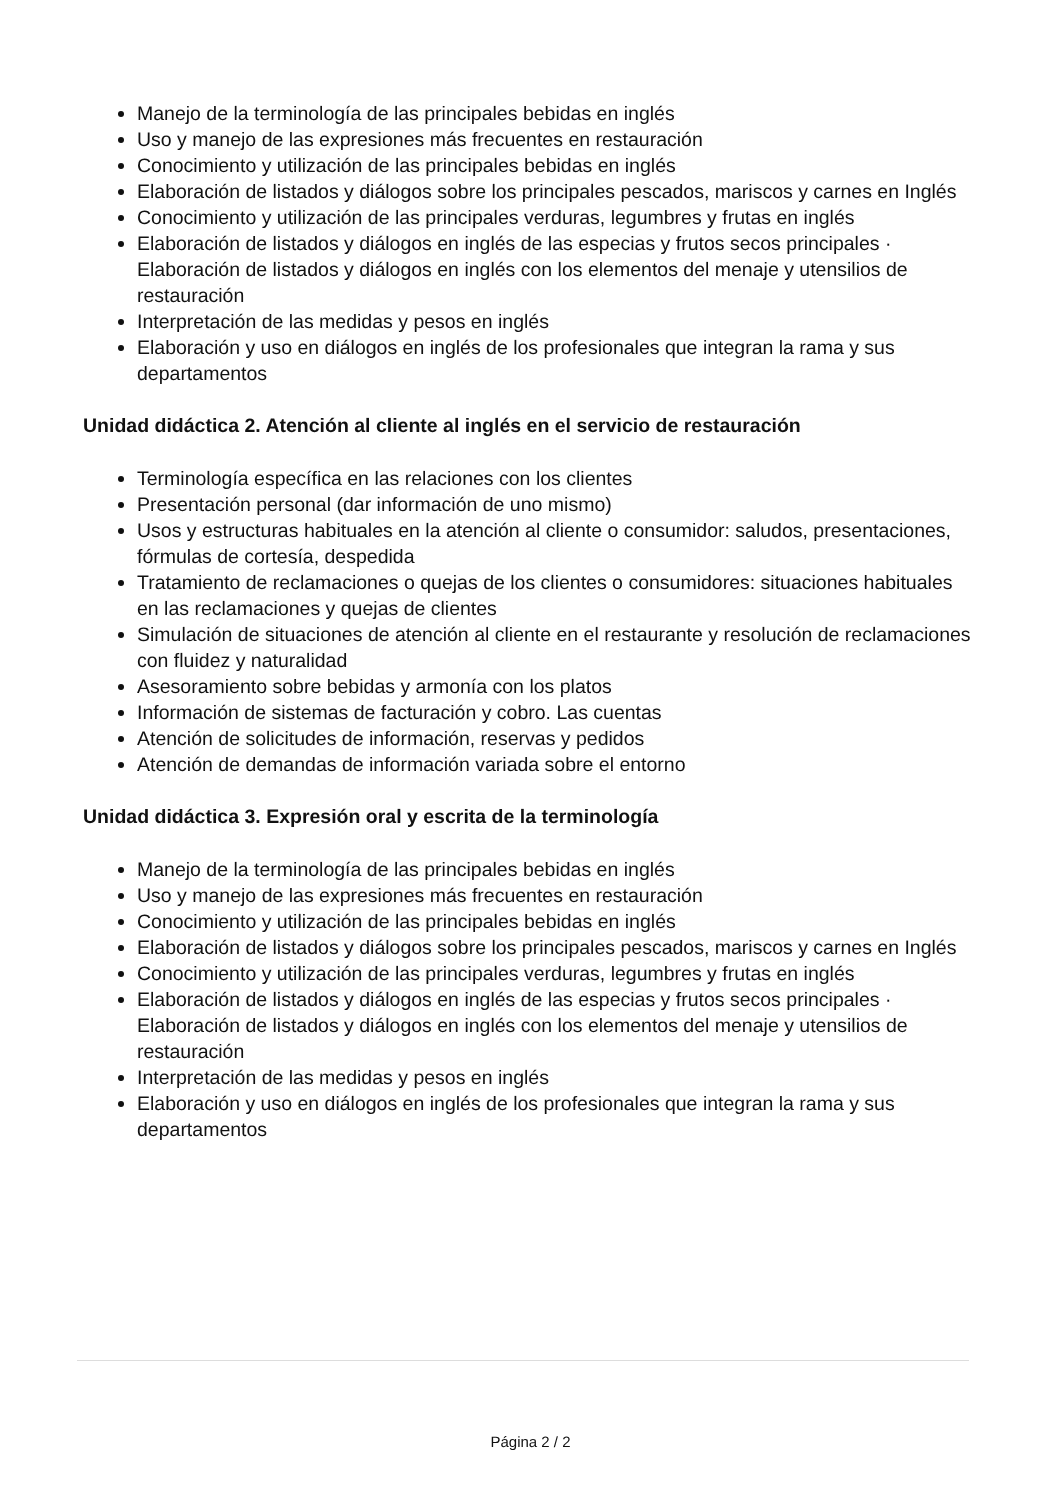Manejo de la terminología de las principales bebidas en inglés
Uso y manejo de las expresiones más frecuentes en restauración
Conocimiento y utilización de las principales bebidas en inglés
Elaboración de listados y diálogos sobre los principales pescados, mariscos y carnes en Inglés
Conocimiento y utilización de las principales verduras, legumbres y frutas en inglés
Elaboración de listados y diálogos en inglés de las especias y frutos secos principales · Elaboración de listados y diálogos en inglés con los elementos del menaje y utensilios de restauración
Interpretación de las medidas y pesos en inglés
Elaboración y uso en diálogos en inglés de los profesionales que integran la rama y sus departamentos
Unidad didáctica 2. Atención al cliente al inglés en el servicio de restauración
Terminología específica en las relaciones con los clientes
Presentación personal (dar información de uno mismo)
Usos y estructuras habituales en la atención al cliente o consumidor: saludos, presentaciones, fórmulas de cortesía, despedida
Tratamiento de reclamaciones o quejas de los clientes o consumidores: situaciones habituales en las reclamaciones y quejas de clientes
Simulación de situaciones de atención al cliente en el restaurante y resolución de reclamaciones con fluidez y naturalidad
Asesoramiento sobre bebidas y armonía con los platos
Información de sistemas de facturación y cobro. Las cuentas
Atención de solicitudes de información, reservas y pedidos
Atención de demandas de información variada sobre el entorno
Unidad didáctica 3. Expresión oral y escrita de la terminología
Manejo de la terminología de las principales bebidas en inglés
Uso y manejo de las expresiones más frecuentes en restauración
Conocimiento y utilización de las principales bebidas en inglés
Elaboración de listados y diálogos sobre los principales pescados, mariscos y carnes en Inglés
Conocimiento y utilización de las principales verduras, legumbres y frutas en inglés
Elaboración de listados y diálogos en inglés de las especias y frutos secos principales · Elaboración de listados y diálogos en inglés con los elementos del menaje y utensilios de restauración
Interpretación de las medidas y pesos en inglés
Elaboración y uso en diálogos en inglés de los profesionales que integran la rama y sus departamentos
Página 2 / 2